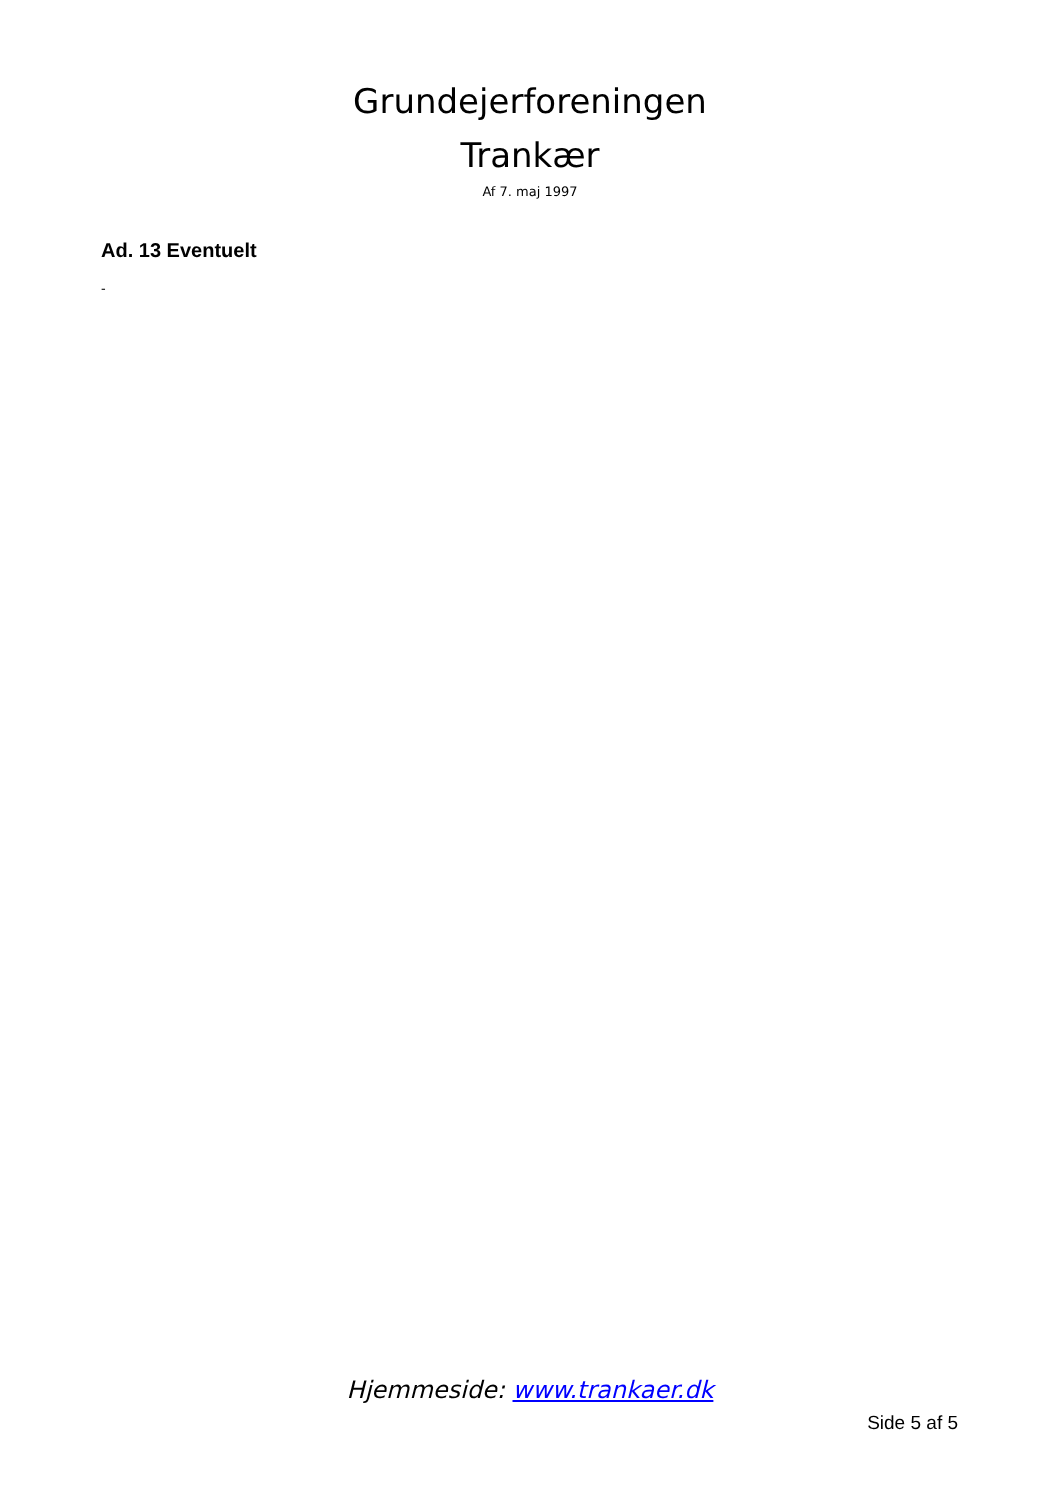Grundejerforeningen
Trankær
Af 7. maj 1997
Ad. 13 Eventuelt
-
Hjemmeside: www.trankaer.dk
Side 5 af 5